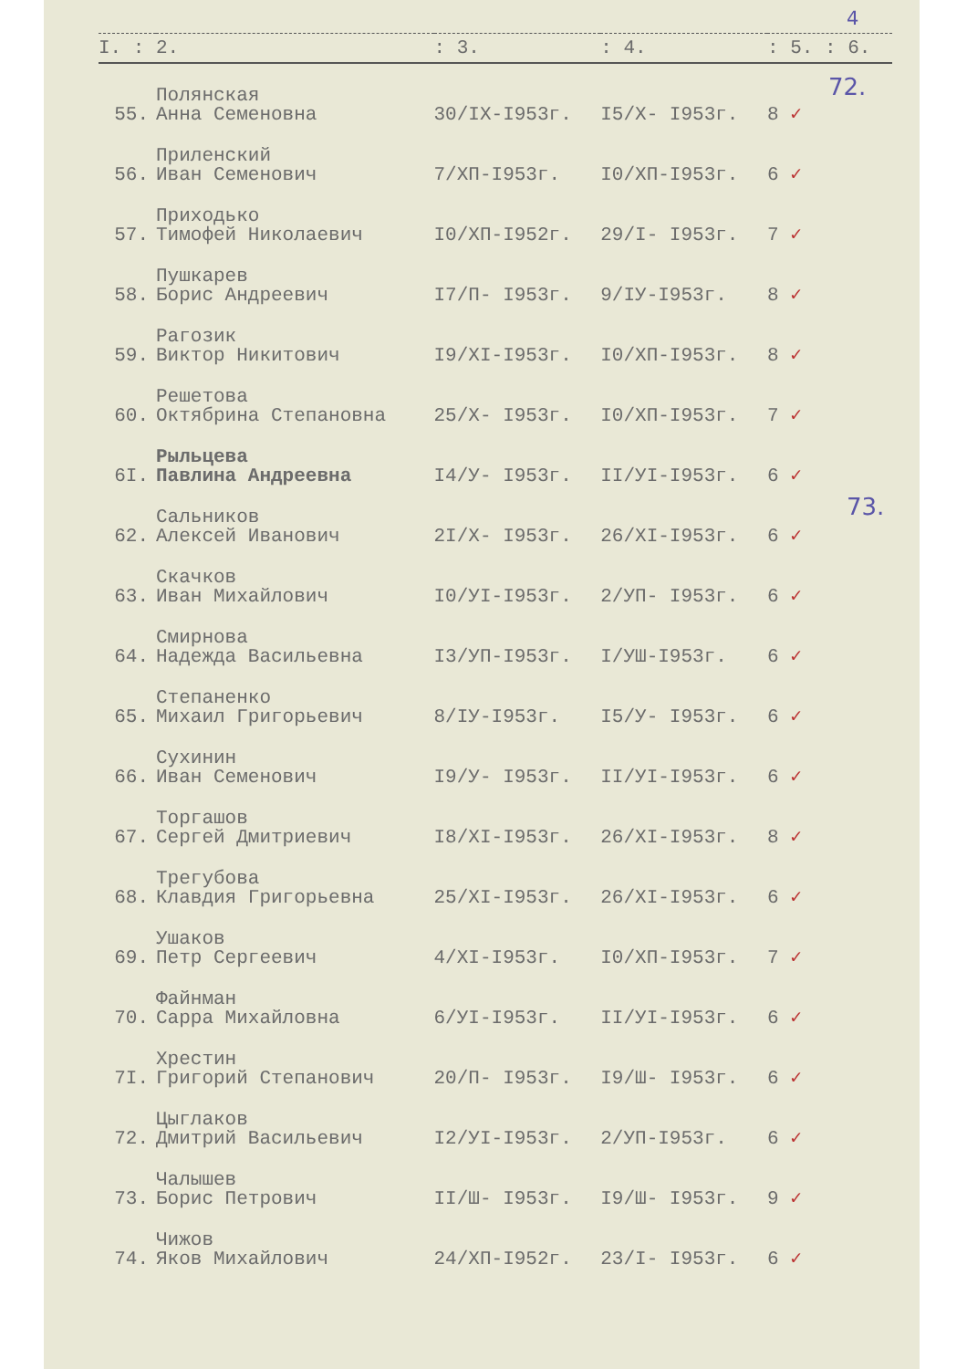4
72.
73.
| I. : | 2. | : 3. | : 4. | : 5. : 6. |
| --- | --- | --- | --- | --- |
| 55. | Полянская Анна Семеновна | 30/IX-I953г. | I5/X- I953г. | 8 ✓ |
| 56. | Приленский Иван Семенович | 7/XП-I953г. | I0/XП-I953г. | 6 ✓ |
| 57. | Приходько Тимофей Николаевич | I0/XП-I952г. | 29/I- I953г. | 7 ✓ |
| 58. | Пушкарев Борис Андреевич | I7/П- I953г. | 9/IУ-I953г. | 8 ✓ |
| 59. | Рагозик Виктор Никитович | I9/XI-I953г. | I0/XП-I953г. | 8 ✓ |
| 60. | Решетова Октябрина Степановна | 25/X- I953г. | I0/XП-I953г. | 7 ✓ |
| 6I. | Рыльцева Павлина Андреевна | I4/У- I953г. | II/УI-I953г. | 6 ✓ |
| 62. | Сальников Алексей Иванович | 2I/X- I953г. | 26/XI-I953г. | 6 ✓ |
| 63. | Скачков Иван Михайлович | I0/УI-I953г. | 2/УП- I953г. | 6 ✓ |
| 64. | Смирнова Надежда Васильевна | I3/УП-I953г. | I/УШ-I953г. | 6 ✓ |
| 65. | Степаненко Михаил Григорьевич | 8/IУ-I953г. | I5/У- I953г. | 6 ✓ |
| 66. | Сухинин Иван Семенович | I9/У- I953г. | II/УI-I953г. | 6 ✓ |
| 67. | Торгашов Сергей Дмитриевич | I8/XI-I953г. | 26/XI-I953г. | 8 ✓ |
| 68. | Трегубова Клавдия Григорьевна | 25/XI-I953г. | 26/XI-I953г. | 6 ✓ |
| 69. | Ушаков Петр Сергеевич | 4/XI-I953г. | I0/XП-I953г. | 7 ✓ |
| 70. | Файнман Сарра Михайловна | 6/УI-I953г. | II/УI-I953г. | 6 ✓ |
| 7I. | Хрестин Григорий Степанович | 20/П- I953г. | I9/Ш- I953г. | 6 ✓ |
| 72. | Цыглаков Дмитрий Васильевич | I2/УI-I953г. | 2/УП-I953г. | 6 ✓ |
| 73. | Чалышев Борис Петрович | II/Ш- I953г. | I9/Ш- I953г. | 9 ✓ |
| 74. | Чижов Яков Михайлович | 24/XП-I952г. | 23/I- I953г. | 6 ✓ |